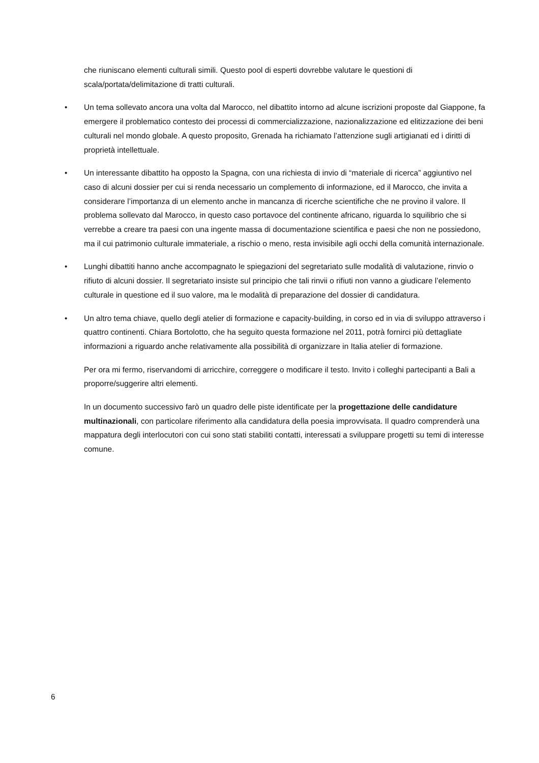che riuniscano elementi culturali simili. Questo pool di esperti dovrebbe valutare le questioni di scala/portata/delimitazione di tratti culturali.
• Un tema sollevato ancora una volta dal Marocco, nel dibattito intorno ad alcune iscrizioni proposte dal Giappone, fa emergere il problematico contesto dei processi di commercializzazione, nazionalizzazione ed elitizzazione dei beni culturali nel mondo globale. A questo proposito, Grenada ha richiamato l’attenzione sugli artigianati ed i diritti di proprietà intellettuale.
• Un interessante dibattito ha opposto la Spagna, con una richiesta di invio di “materiale di ricerca” aggiuntivo nel caso di alcuni dossier per cui si renda necessario un complemento di informazione, ed il Marocco, che invita a considerare l’importanza di un elemento anche in mancanza di ricerche scientifiche che ne provino il valore. Il problema sollevato dal Marocco, in questo caso portavoce del continente africano, riguarda lo squilibrio che si verrebbe a creare tra paesi con una ingente massa di documentazione scientifica e paesi che non ne possiedono, ma il cui patrimonio culturale immateriale, a rischio o meno, resta invisibile agli occhi della comunità internazionale.
• Lunghi dibattiti hanno anche accompagnato le spiegazioni del segretariato sulle modalità di valutazione, rinvio o rifiuto di alcuni dossier. Il segretariato insiste sul principio che tali rinvii o rifiuti non vanno a giudicare l’elemento culturale in questione ed il suo valore, ma le modalità di preparazione del dossier di candidatura.
• Un altro tema chiave, quello degli atelier di formazione e capacity-building, in corso ed in via di sviluppo attraverso i quattro continenti. Chiara Bortolotto, che ha seguito questa formazione nel 2011, potrà fornirci più dettagliate informazioni a riguardo anche relativamente alla possibilità di organizzare in Italia atelier di formazione.
Per ora mi fermo, riservandomi di arricchire, correggere o modificare il testo. Invito i colleghi partecipanti a Bali a proporre/suggerire altri elementi.
In un documento successivo farò un quadro delle piste identificate per la progettazione delle candidature multinazionali, con particolare riferimento alla candidatura della poesia improvvisata. Il quadro comprenderà una mappatura degli interlocutori con cui sono stati stabiliti contatti, interessati a sviluppare progetti su temi di interesse comune.
6